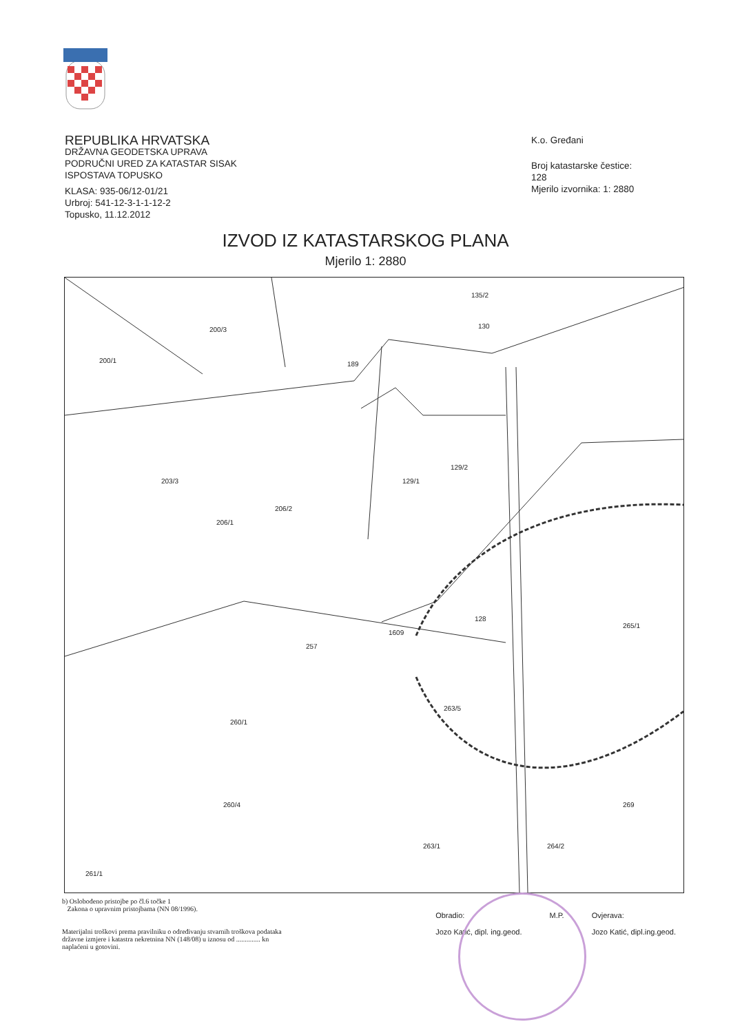REPUBLIKA HRVATSKA
DRŽAVNA GEODETSKA UPRAVA
PODRUČNI URED ZA KATASTAR SISAK
ISPOSTAVA TOPUSKO
KLASA: 935-06/12-01/21
Urbroj: 541-12-3-1-1-12-2
Topusko, 11.12.2012
K.o. Gređani
Broj katastarske čestice:
128
Mjerilo izvornika: 1: 2880
IZVOD IZ KATASTARSKOG PLANA
Mjerilo 1: 2880
200/1
200/3
189
135/2
130
203/3
206/1
206/2
129/1
129/2
128
1609
257
260/1
260/4
263/5
265/1
269
263/1 264/2
261/1
b) Oslobođeno pristojbe po čl.6 točke 1
Zakona o upravnim pristojbama (NN 08/1996).
Materijalni troškovi prema pravilniku o određivanju stvarnih troškova podataka
državne izmjere i katastra nekretnina NN (148/08) u iznosu od .............. kn
naplaćeni u gotovini.
Obradio:
Jozo Katić, dipl. ing.geod.
M.P. Ovjerava:
Jozo Katić, dipl.ing.geod.